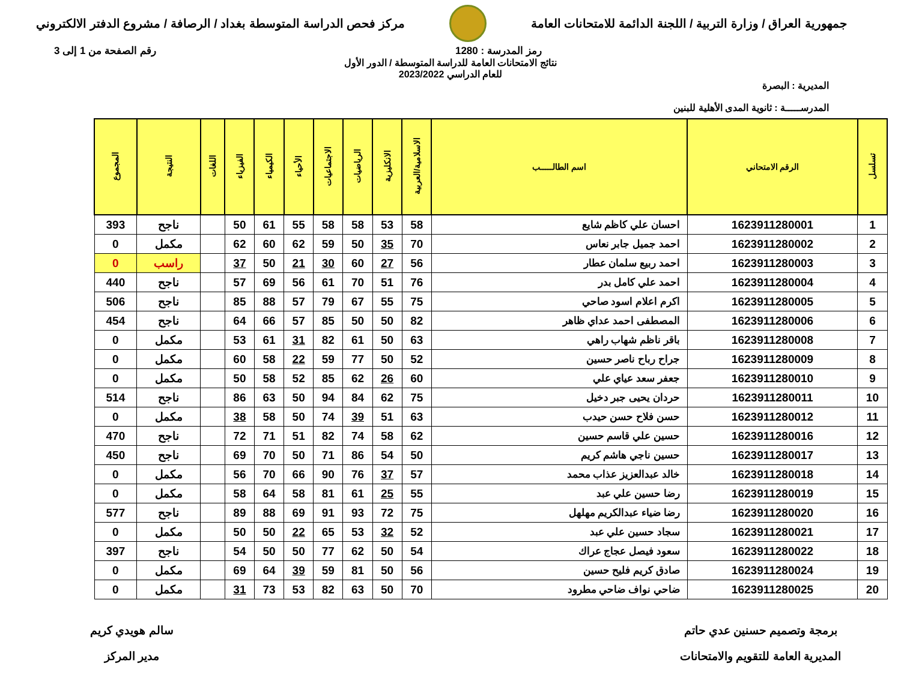جمهورية العراق / وزارة التربية / اللجنة الدائمة للامتحانات العامة
مركز فحص الدراسة المتوسطة بغداد / الرصافة / مشروع الدفتر الالكتروني
رمز المدرسة : 1280 رقم الصفحة من 1 إلى 3
نتائج الامتحانات العامة للدراسة المتوسطة / الدور الأول
للعام الدراسي 2023/2022
المديرية : البصرة
المدرســـــة : ثانوية المدى الأهلية للبنين
| تسلسل | الرقم الامتحاني | اسم الطالـــــب | الاسلامية/العربية | الانكليزية | الرياضيات | الاجتماعيات | الأحياء | الكيمياء | الفيزياء | اللغات | النتيجة | المجموع |
| --- | --- | --- | --- | --- | --- | --- | --- | --- | --- | --- | --- | --- |
| 1 | 1623911280001 | احسان علي كاظم شايع | 58 | 53 | 58 | 58 | 55 | 61 | 50 | | ناجح | 393 |
| 2 | 1623911280002 | احمد جميل جابر نعاس | 70 | 35 | 50 | 59 | 62 | 60 | 62 | | مكمل | 0 |
| 3 | 1623911280003 | احمد ربيع سلمان عطار | 56 | 27 | 60 | 30 | 21 | 50 | 37 | | راسب | 0 |
| 4 | 1623911280004 | احمد علي كامل بدر | 76 | 51 | 70 | 61 | 56 | 69 | 57 | | ناجح | 440 |
| 5 | 1623911280005 | اكرم اعلام اسود صاحي | 75 | 55 | 67 | 79 | 57 | 88 | 85 | | ناجح | 506 |
| 6 | 1623911280006 | المصطفى احمد عداي ظاهر | 82 | 50 | 50 | 85 | 57 | 66 | 64 | | ناجح | 454 |
| 7 | 1623911280008 | باقر ناظم شهاب راهي | 63 | 50 | 61 | 82 | 31 | 61 | 53 | | مكمل | 0 |
| 8 | 1623911280009 | جراح رباح ناصر حسين | 52 | 50 | 77 | 59 | 22 | 58 | 60 | | مكمل | 0 |
| 9 | 1623911280010 | جعفر سعد عياي علي | 60 | 26 | 62 | 85 | 52 | 58 | 50 | | مكمل | 0 |
| 10 | 1623911280011 | حردان يحيى جبر دخيل | 75 | 62 | 84 | 94 | 50 | 63 | 86 | | ناجح | 514 |
| 11 | 1623911280012 | حسن فلاح حسن حيدب | 63 | 51 | 39 | 74 | 50 | 58 | 38 | | مكمل | 0 |
| 12 | 1623911280016 | حسين علي قاسم حسين | 62 | 58 | 74 | 82 | 51 | 71 | 72 | | ناجح | 470 |
| 13 | 1623911280017 | حسين ناجي هاشم كريم | 50 | 54 | 86 | 71 | 50 | 70 | 69 | | ناجح | 450 |
| 14 | 1623911280018 | خالد عبدالعزيز عذاب محمد | 57 | 37 | 76 | 90 | 66 | 70 | 56 | | مكمل | 0 |
| 15 | 1623911280019 | رضا حسين علي عبد | 55 | 25 | 61 | 81 | 58 | 64 | 58 | | مكمل | 0 |
| 16 | 1623911280020 | رضا ضياء عبدالكريم مهلهل | 75 | 72 | 93 | 91 | 69 | 88 | 89 | | ناجح | 577 |
| 17 | 1623911280021 | سجاد حسين علي عبد | 52 | 32 | 53 | 65 | 22 | 50 | 50 | | مكمل | 0 |
| 18 | 1623911280022 | سعود فيصل عجاج عراك | 54 | 50 | 62 | 77 | 50 | 50 | 54 | | ناجح | 397 |
| 19 | 1623911280024 | صادق كريم فليح حسين | 56 | 50 | 81 | 59 | 39 | 64 | 69 | | مكمل | 0 |
| 20 | 1623911280025 | ضاحي نواف ضاحي مطرود | 70 | 50 | 63 | 82 | 53 | 73 | 31 | | مكمل | 0 |
برمجة وتصميم حسنين عدي حاتم
المديرية العامة للتقويم والامتحانات
سالم هويدي كريم
مدير المركز